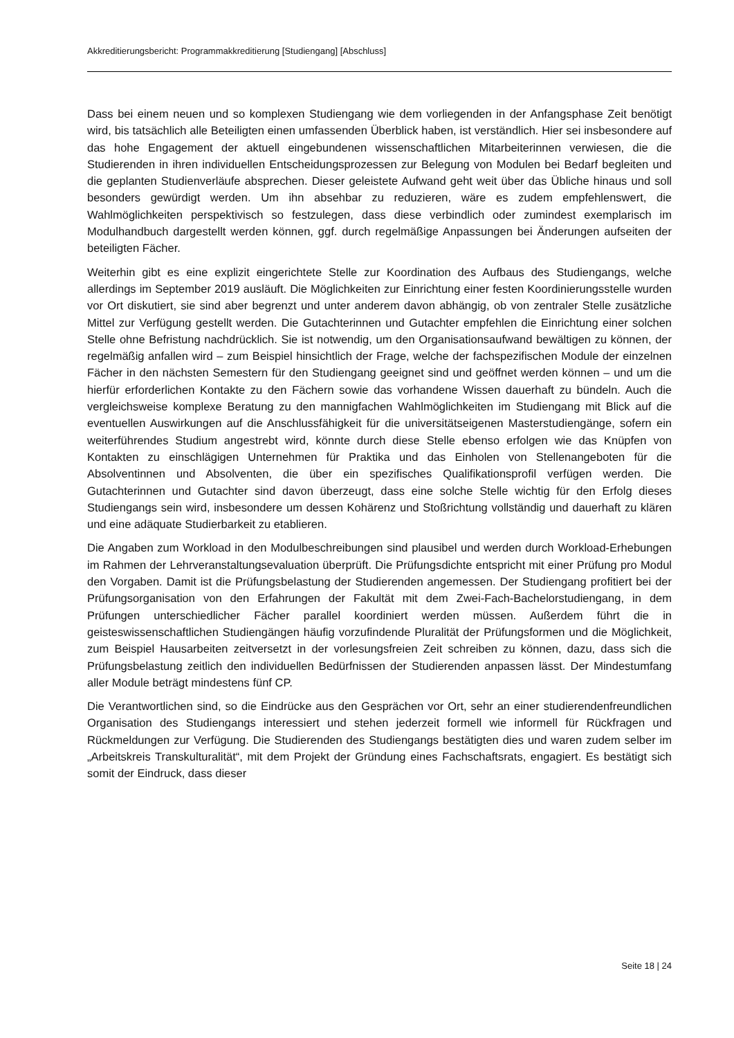Akkreditierungsbericht: Programmakkreditierung [Studiengang] [Abschluss]
Dass bei einem neuen und so komplexen Studiengang wie dem vorliegenden in der Anfangsphase Zeit benötigt wird, bis tatsächlich alle Beteiligten einen umfassenden Überblick haben, ist verständlich. Hier sei insbesondere auf das hohe Engagement der aktuell eingebundenen wissenschaftlichen Mitarbeiterinnen verwiesen, die die Studierenden in ihren individuellen Entscheidungsprozessen zur Belegung von Modulen bei Bedarf begleiten und die geplanten Studienverläufe absprechen. Dieser geleistete Aufwand geht weit über das Übliche hinaus und soll besonders gewürdigt werden. Um ihn absehbar zu reduzieren, wäre es zudem empfehlenswert, die Wahlmöglichkeiten perspektivisch so festzulegen, dass diese verbindlich oder zumindest exemplarisch im Modulhandbuch dargestellt werden können, ggf. durch regelmäßige Anpassungen bei Änderungen aufseiten der beteiligten Fächer.
Weiterhin gibt es eine explizit eingerichtete Stelle zur Koordination des Aufbaus des Studiengangs, welche allerdings im September 2019 ausläuft. Die Möglichkeiten zur Einrichtung einer festen Koordinierungsstelle wurden vor Ort diskutiert, sie sind aber begrenzt und unter anderem davon abhängig, ob von zentraler Stelle zusätzliche Mittel zur Verfügung gestellt werden. Die Gutachterinnen und Gutachter empfehlen die Einrichtung einer solchen Stelle ohne Befristung nachdrücklich. Sie ist notwendig, um den Organisationsaufwand bewältigen zu können, der regelmäßig anfallen wird – zum Beispiel hinsichtlich der Frage, welche der fachspezifischen Module der einzelnen Fächer in den nächsten Semestern für den Studiengang geeignet sind und geöffnet werden können – und um die hierfür erforderlichen Kontakte zu den Fächern sowie das vorhandene Wissen dauerhaft zu bündeln. Auch die vergleichsweise komplexe Beratung zu den mannigfachen Wahlmöglichkeiten im Studiengang mit Blick auf die eventuellen Auswirkungen auf die Anschlussfähigkeit für die universitätseigenen Masterstudiengänge, sofern ein weiterführendes Studium angestrebt wird, könnte durch diese Stelle ebenso erfolgen wie das Knüpfen von Kontakten zu einschlägigen Unternehmen für Praktika und das Einholen von Stellenangeboten für die Absolventinnen und Absolventen, die über ein spezifisches Qualifikationsprofil verfügen werden. Die Gutachterinnen und Gutachter sind davon überzeugt, dass eine solche Stelle wichtig für den Erfolg dieses Studiengangs sein wird, insbesondere um dessen Kohärenz und Stoßrichtung vollständig und dauerhaft zu klären und eine adäquate Studierbarkeit zu etablieren.
Die Angaben zum Workload in den Modulbeschreibungen sind plausibel und werden durch Workload-Erhebungen im Rahmen der Lehrveranstaltungsevaluation überprüft. Die Prüfungsdichte entspricht mit einer Prüfung pro Modul den Vorgaben. Damit ist die Prüfungsbelastung der Studierenden angemessen. Der Studiengang profitiert bei der Prüfungsorganisation von den Erfahrungen der Fakultät mit dem Zwei-Fach-Bachelorstudiengang, in dem Prüfungen unterschiedlicher Fächer parallel koordiniert werden müssen. Außerdem führt die in geisteswissenschaftlichen Studiengängen häufig vorzufindende Pluralität der Prüfungsformen und die Möglichkeit, zum Beispiel Hausarbeiten zeitversetzt in der vorlesungsfreien Zeit schreiben zu können, dazu, dass sich die Prüfungsbelastung zeitlich den individuellen Bedürfnissen der Studierenden anpassen lässt. Der Mindestumfang aller Module beträgt mindestens fünf CP.
Die Verantwortlichen sind, so die Eindrücke aus den Gesprächen vor Ort, sehr an einer studierendenfreundlichen Organisation des Studiengangs interessiert und stehen jederzeit formell wie informell für Rückfragen und Rückmeldungen zur Verfügung. Die Studierenden des Studiengangs bestätigten dies und waren zudem selber im „Arbeitskreis Transkulturalität“, mit dem Projekt der Gründung eines Fachschaftsrats, engagiert. Es bestätigt sich somit der Eindruck, dass dieser
Seite 18 | 24